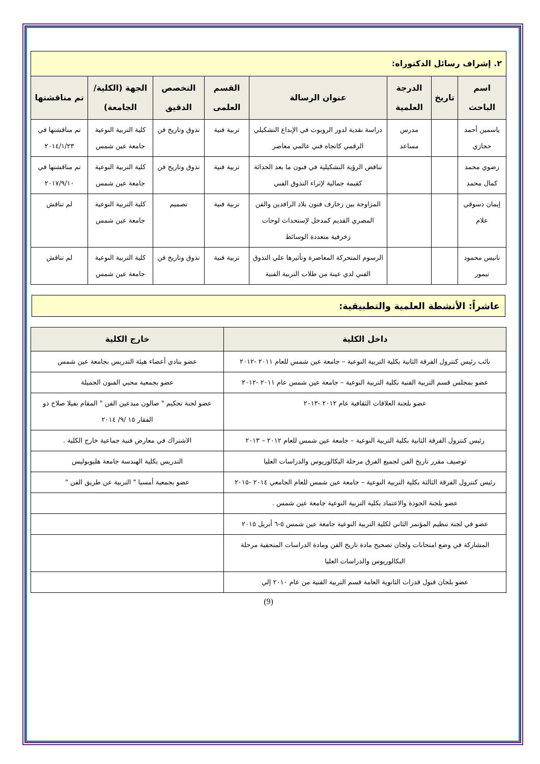| ٢. إشراف رسائل الدكتوراه: | | | | | | | |
| اسم الباحث | تاريخ | الدرجة العلمية | عنوان الرسالة | القسم العلمى | التخصص الدقيق | الجهة (الكلية/الجامعة) | تم مناقشتها |
| ياسمين أحمد حجازي | | مدرس مساعد | دراسة نقدية لدور الروبوت في الإبداع التشكيلي الرقمي كاتجاه فني عالمي معاصر | تربية فنية | تذوق وتاريخ فن | كلية التربية النوعية جامعة عين شمس | تم مناقشتها في ٢٠١٤/١/٢٣ |
| رضوي محمد كمال محمد | | | تناقض الرؤية التشكيلية في فنون ما بعد الحداثة كقيمة جمالية لإثراء التذوق الفني | تربية فنية | تذوق وتاريخ فن | كلية التربية النوعية جامعة عين شمس | تم مناقشتها في ٢٠١٧/٩/١٠ |
| إيمان دسوقي علام | | | المزاوجة بين زخارف فنون بلاد الرافدين والفن المصري القديم كمدخل لإستحداث لوحات زخرفية متعددة الوسائط | تربية فنية | تصميم | كلية التربية النوعية جامعة عين شمس | لم تناقش |
| نانيس محمود تيمور | | | الرسوم المتحركة المعاصرة وتأثيرها علي التذوق الفني لدي عينة من طلاب التربية الفنية | تربية فنية | تذوق وتاريخ فن | كلية التربية النوعية جامعة عين شمس | لم تناقش |
عاشراً: الأنشطة العلمية والتطبيقية:
| داخل الكلية | خارج الكلية |
| --- | --- |
| نائب رئيس كنترول الفرقة الثانية بكلية التربية النوعية – جامعة عين شمس للعام ٢٠١١ -٢٠١٢ | عضو بنادي أعضاء هيئة التدريس بجامعة عين شمس |
| عضو بمجلس قسم التربية الفنية بكلية التربية النوعية – جامعة عين شمس عام ٢٠١١ -٢٠١٢ | عضو بجمعية محبي الفنون الجميلة |
| عضو بلجنة العلاقات الثقافية عام ٢٠١٢ -٢٠١٣ | عضو لجنة تحكيم " صالون مبدعين الفن " المقام بفيلا صلاح ذو الفقار ١٥ /٩/ ٢٠١٤ |
| رئيس كنترول الفرقة الثانية بكلية التربية النوعية – جامعة عين شمس للعام ٢٠١٢ – ٢٠١٣ | الاشتراك في معارض فنية جماعية خارج الكلية . |
| توصيف مقرر تاريخ الفن لجميع الفرق مرحلة البكالوريوس والدراسات العليا | التدريس بكلية الهندسة جامعة هليوبوليس |
| رئيس كنترول الفرقة الثالثة بكلية التربية النوعية – جامعة عين شمس للعام الجامعي ٢٠١٤ -٢٠١٥ | عضو بجمعية أمسيا " التربية عن طريق الفن " |
| عضو بلجنة الجودة والاعتماد بكلية التربية النوعية جامعة عين شمس . | |
| عضو في لجنة تنظيم المؤتمر الثاني لكلية التربية النوعية جامعة عين شمس ٥-٦ أبريل ٢٠١٥ | |
| المشاركة في وضع امتحانات ولجان تصحيح مادة تاريخ الفن ومادة الدراسات المتحفية مرحلة البكالوريوس والدراسات العليا | |
| عضو بلجان قبول قدرات الثانوية العامة قسم التربية الفنية من عام ٢٠١٠ إلي | |
(9)